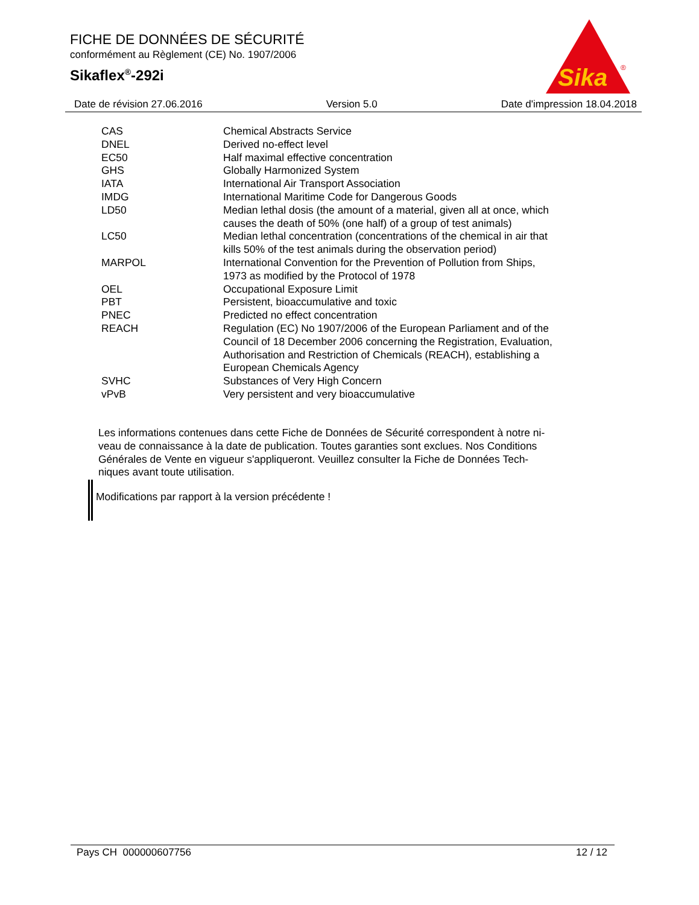FICHE DE DONNÉES DE SÉCURITÉ
conformément au Règlement (CE) No. 1907/2006
Sikaflex<sup>®</sup>-292i
Sika
®
Date de révision 27.06.2016 Version 5.0 Date d'impression 18.04.2018
| CAS | Chemical Abstracts Service |
| DNEL | Derived no-effect level |
| EC50 | Half maximal effective concentration |
| GHS | Globally Harmonized System |
| IATA | International Air Transport Association |
| IMDG | International Maritime Code for Dangerous Goods |
| LD50 | Median lethal dosis (the amount of a material, given all at once, which causes the death of 50% (one half) of a group of test animals) |
| LC50 | Median lethal concentration (concentrations of the chemical in air that kills 50% of the test animals during the observation period) |
| MARPOL | International Convention for the Prevention of Pollution from Ships, 1973 as modified by the Protocol of 1978 |
| OEL | Occupational Exposure Limit |
| PBT | Persistent, bioaccumulative and toxic |
| PNEC | Predicted no effect concentration |
| REACH | Regulation (EC) No 1907/2006 of the European Parliament and of the Council of 18 December 2006 concerning the Registration, Evaluation, Authorisation and Restriction of Chemicals (REACH), establishing a European Chemicals Agency |
| SVHC | Substances of Very High Concern |
| vPvB | Very persistent and very bioaccumulative |
Les informations contenues dans cette Fiche de Données de Sécurité correspondent à notre ni-
veau de connaissance à la date de publication. Toutes garanties sont exclues. Nos Conditions
Générales de Vente en vigueur s'appliqueront. Veuillez consulter la Fiche de Données Tech-
niques avant toute utilisation.
Modifications par rapport à la version précédente !
Pays CH 000000607756 12 / 12